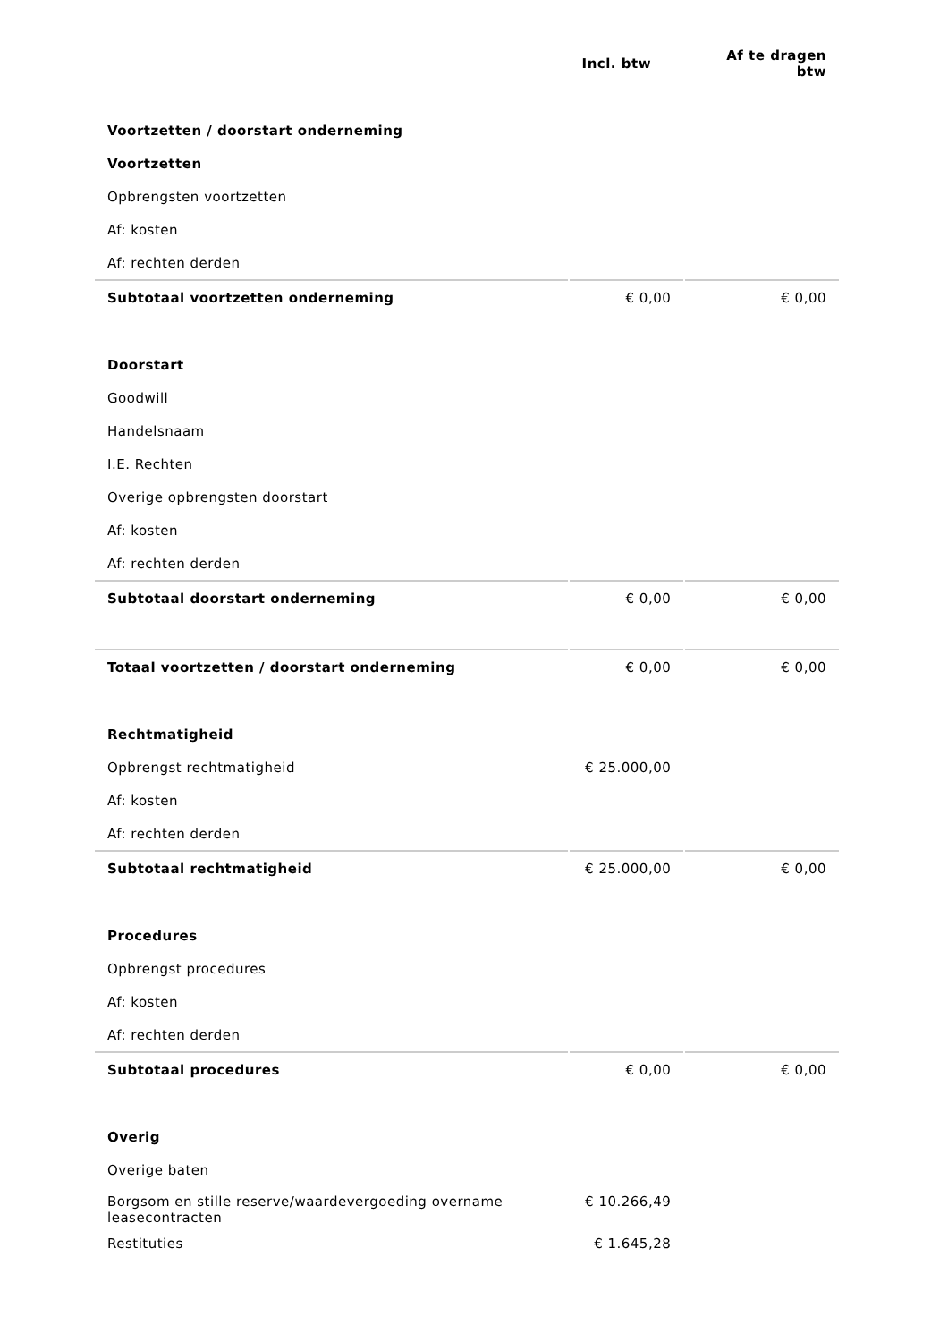| | Incl. btw | Af te dragen btw |
| --- | --- | --- |
| Voortzetten / doorstart onderneming | | |
| Voortzetten | | |
| Opbrengsten voortzetten | | |
| Af: kosten | | |
| Af: rechten derden | | |
| Subtotaal voortzetten onderneming | € 0,00 | € 0,00 |
| Doorstart | | |
| Goodwill | | |
| Handelsnaam | | |
| I.E. Rechten | | |
| Overige opbrengsten doorstart | | |
| Af: kosten | | |
| Af: rechten derden | | |
| Subtotaal doorstart onderneming | € 0,00 | € 0,00 |
| Totaal voortzetten / doorstart onderneming | € 0,00 | € 0,00 |
| Rechtmatigheid | | |
| Opbrengst rechtmatigheid | € 25.000,00 | |
| Af: kosten | | |
| Af: rechten derden | | |
| Subtotaal rechtmatigheid | € 25.000,00 | € 0,00 |
| Procedures | | |
| Opbrengst procedures | | |
| Af: kosten | | |
| Af: rechten derden | | |
| Subtotaal procedures | € 0,00 | € 0,00 |
| Overig | | |
| Overige baten | | |
| Borgsom en stille reserve/waardevergoeding overname leasecontracten | € 10.266,49 | |
| Restituties | € 1.645,28 | |